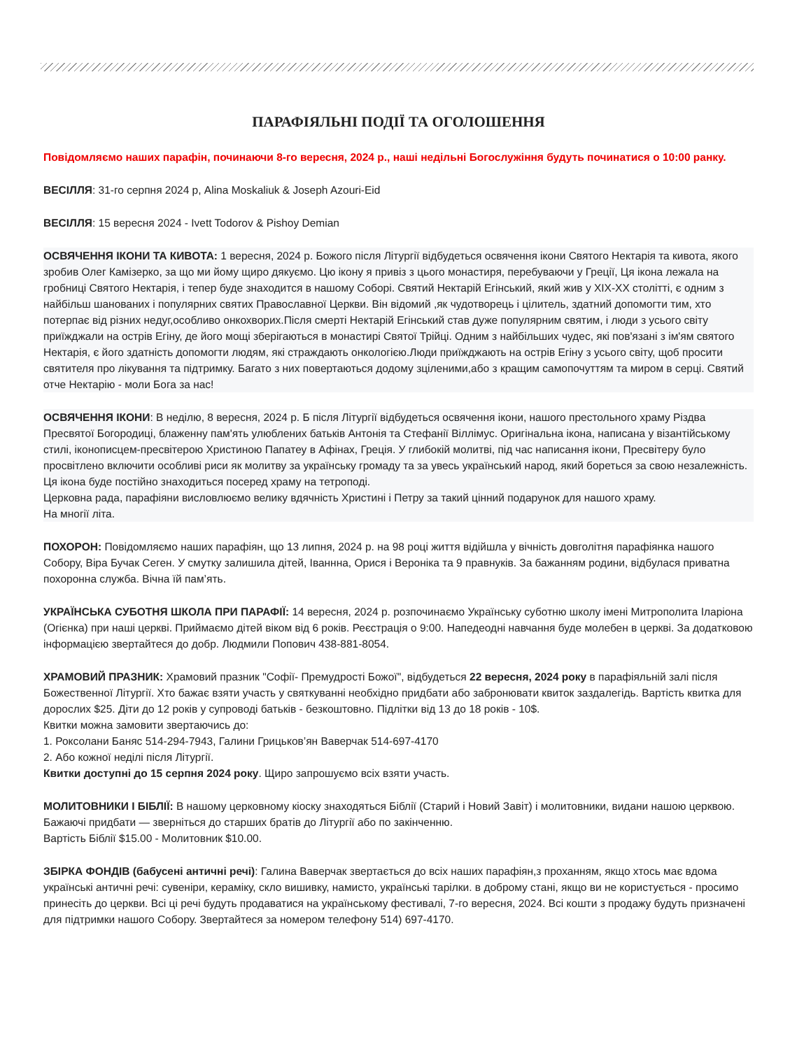ПАРАФІЯЛЬНІ ПОДІЇ ТА ОГОЛОШЕННЯ
Повідомляємо наших парафін, починаючи 8-го вересня, 2024 р., наші недільні Богослужіння будуть починатися о 10:00 ранку.
ВЕСІЛЛЯ: 31-го серпня 2024 р, Alina Moskaliuk & Joseph Azouri-Eid
ВЕСІЛЛЯ: 15 вересня 2024 - Ivett Todorov & Pishoy Demian
ОСВЯЧЕННЯ ІКОНИ ТА КИВОТА: 1 вересня, 2024 р. Божого після Літургії відбудеться освячення ікони Святого Нектарія та кивота, якого зробив Олег Камізерко, за що ми йому щиро дякуємо. Цю ікону я привіз з цього монастиря, перебуваючи у Греції, Ця ікона лежала на гробниці Святого Нектарія, і тепер буде знаходится в нашому Соборі. Святий Нектарій Егінський, який жив у XIX-XX столітті, є одним з найбільш шанованих і популярних святих Православної Церкви. Він відомий ,як чудотворець і цілитель, здатний допомогти тим, хто потерпає від різних недуг,особливо онкохворих.Після смерті Нектарій Егінський став дуже популярним святим, і люди з усього світу приїжджали на острів Егіну, де його мощі зберігаються в монастирі Святої Трійці. Одним з найбільших чудес, які пов'язані з ім'ям святого Нектарія, є його здатність допомогти людям, які страждають онкологією.Люди приїжджають на острів Егіну з усього світу, щоб просити святителя про лікування та підтримку. Багато з них повертаються додому зціленими,або з кращим самопочуттям та миром в серці. Святий отче Нектарію - моли Бога за нас!
ОСВЯЧЕННЯ ІКОНИ: В неділю, 8 вересня, 2024 р. Б після Літургії відбудеться освячення ікони, нашого престольного храму Різдва Пресвятої Богородиці, блаженну пам'ять улюблених батьків Антонія та Стефанії Віллімус. Оригінальна ікона, написана у візантійському стилі, іконописцем-пресвітерою Христиною Папатеу в Афінах, Греція. У глибокій молитві, під час написання ікони, Пресвітеру було просвітлено включити особливі риси як молитву за українську громаду та за увесь український народ, який бореться за свою незалежність. Ця ікона буде постійно знаходиться посеред храму на тетроподі.
Церковна рада, парафіяни висловлюємо велику вдячність Христині і Петру за такий цінний подарунок для нашого храму.
На многії літа.
ПОХОРОН: Повідомляємо наших парафіян, що 13 липня, 2024 р. на 98 році життя відійшла у вічність довголітня парафіянка нашого Собору, Віра Бучак Сеген. У смутку залишила дітей, Іваннна, Орися і Вероніка та 9 правнуків. За бажанням родини, відбулася приватна похоронна служба. Вічна їй пам’ять.
УКРАЇНСЬКА СУБОТНЯ ШКОЛА ПРИ ПАРАФІЇ: 14 вересня, 2024 р. розпочинаємо Українську суботню школу імені Митрополита Іларіона (Огієнка) при наші церкві. Приймаємо дітей віком від 6 років. Реєстрація о 9:00. Напедеодні навчання буде молебен в церкві. За додатковою інформацією звертайтеся до добр. Людмили Попович 438-881-8054.
ХРАМОВИЙ ПРАЗНИК: Храмовий празник "Софії- Премудрості Божої", відбудеться 22 вересня, 2024 року в парафіяльній залі після Божественної Літургії. Хто бажає взяти участь у святкуванні необхідно придбати або забронювати квиток заздалегідь. Вартість квитка для дорослих $25. Діти до 12 років у супроводі батьків - безкоштовно. Підлітки від 13 до 18 років - 10$.
Квитки можна замовити звертаючись до:
1. Роксолани Баняс 514-294-7943, Галини Грицьков’ян Ваверчак 514-697-4170
2. Або кожної неділі після Літургії.
Квитки доступні до 15 серпня 2024 року. Щиро запрошуємо всіх взяти участь.
МОЛИТОВНИКИ І БІБЛІЇ: В нашому церковному кіоску знаходяться Біблії (Старий і Новий Завіт) і молитовники, видани нашою церквою. Бажаючі придбати — зверніться до старших братів до Літургії або по закінченню.
Вартість Біблії $15.00 - Молитовник $10.00.
ЗБІРКА ФОНДІВ (бабусені античні речі): Галина Ваверчак звертається до всіх наших парафіян,з проханням, якщо хтось має вдома українські античні речі: сувеніри, кераміку, скло вишивку, намисто, українські тарілки. в доброму стані, якщо ви не користується - просимо принесіть до церкви. Всі ці речі будуть продаватися на українському фестивалі, 7-го вересня, 2024. Всі кошти з продажу будуть призначені для підтримки нашого Собору. Звертайтеся за номером телефону 514) 697-4170.